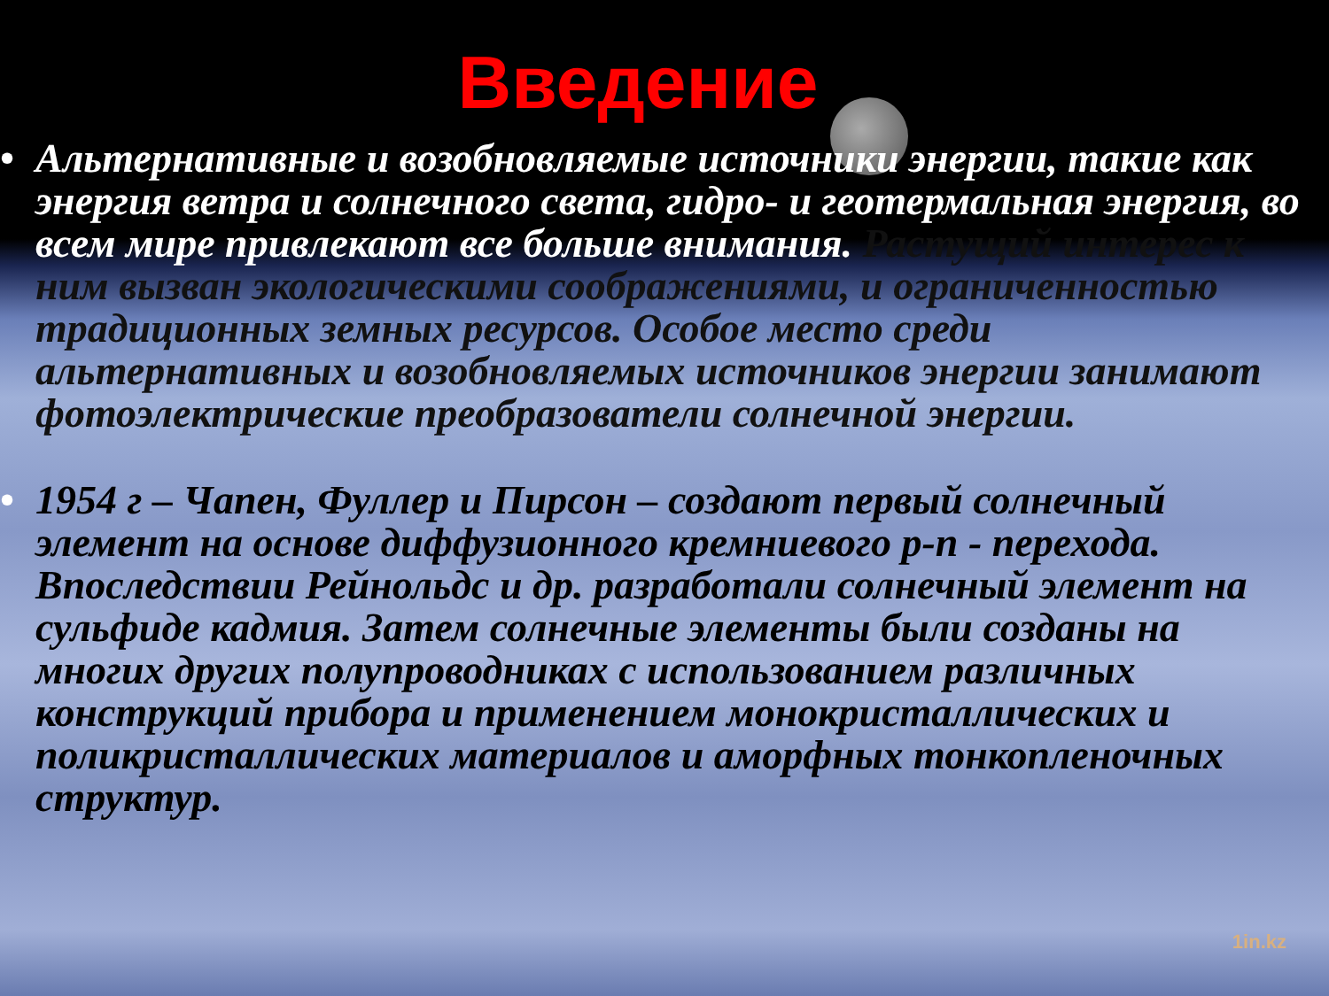Введение
• Альтернативные и возобновляемые источники энергии, такие как энергия ветра и солнечного света, гидро- и геотермальная энергия, во всем мире привлекают все больше внимания. Растущий интерес к ним вызван экологическими соображениями, и ограниченностью традиционных земных ресурсов. Особое место среди альтернативных и возобновляемых источников энергии занимают фотоэлектрические преобразователи солнечной энергии.
• 1954 г – Чапен, Фуллер и Пирсон – создают первый солнечный элемент на основе диффузионного кремниевого p-n - перехода. Впоследствии Рейнольдс и др. разработали солнечный элемент на сульфиде кадмия. Затем солнечные элементы были созданы на многих других полупроводниках с использованием различных конструкций прибора и применением монокристаллических и поликристаллических материалов и аморфных тонкопленочных структур.
1in.kz